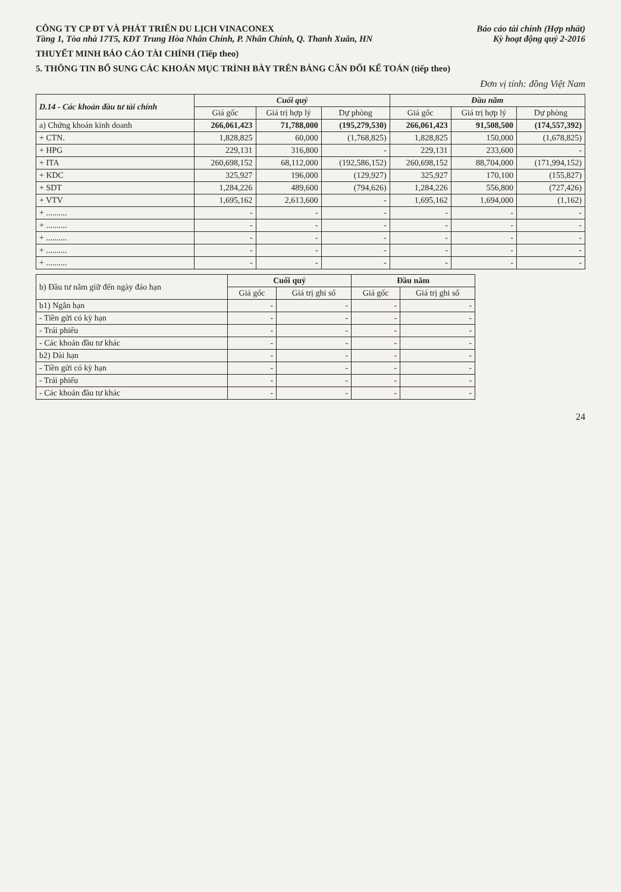CÔNG TY CP ĐT VÀ PHÁT TRIỂN DU LỊCH VINACONEX
Tầng 1, Tòa nhà 17T5, KĐT Trung Hòa Nhân Chính, P. Nhân Chính, Q. Thanh Xuân, HN
Báo cáo tài chính (Hợp nhất)
Kỳ hoạt động quý 2-2016
THUYẾT MINH BÁO CÁO TÀI CHÍNH (Tiếp theo)
5. THÔNG TIN BỔ SUNG CÁC KHOẢN MỤC TRÌNH BÀY TRÊN BẢNG CÂN ĐỐI KẾ TOÁN (tiếp theo)
Đơn vị tính: đồng Việt Nam
| D.14 - Các khoản đầu tư tài chính | Cuối quý | | | Đầu năm | | |
| --- | --- | --- | --- | --- | --- | --- |
| | Giá gốc | Giá trị hợp lý | Dự phòng | Giá gốc | Giá trị hợp lý | Dự phòng |
| a) Chứng khoán kinh doanh | 266,061,423 | 71,788,000 | (195,279,530) | 266,061,423 | 91,508,500 | (174,557,392) |
| + CTN. | 1,828,825 | 60,000 | (1,768,825) | 1,828,825 | 150,000 | (1,678,825) |
| + HPG | 229,131 | 316,800 | - | 229,131 | 233,600 | - |
| + ITA | 260,698,152 | 68,112,000 | (192,586,152) | 260,698,152 | 88,704,000 | (171,994,152) |
| + KDC | 325,927 | 196,000 | (129,927) | 325,927 | 170,100 | (155,827) |
| + SDT | 1,284,226 | 489,600 | (794,626) | 1,284,226 | 556,800 | (727,426) |
| + VTV | 1,695,162 | 2,613,600 | - | 1,695,162 | 1,694,000 | (1,162) |
| + .......... | - | - | - | - | - | - |
| + .......... | - | - | - | - | - | - |
| + .......... | - | - | - | - | - | - |
| + .......... | - | - | - | - | - | - |
| + .......... | - | - | - | - | - | - |
| b) Đầu tư nắm giữ đến ngày đáo hạn | Cuối quý | | Đầu năm | |
| --- | --- | --- | --- | --- |
| | Giá gốc | Giá trị ghi sổ | Giá gốc | Giá trị ghi sổ |
| b1) Ngắn hạn | - | - | - | - |
| - Tiền gửi có kỳ hạn | - | - | - | - |
| - Trái phiếu | - | - | - | - |
| - Các khoản đầu tư khác | - | - | - | - |
| b2) Dài hạn | - | - | - | - |
| - Tiền gửi có kỳ hạn | - | - | - | - |
| - Trái phiếu | - | - | - | - |
| - Các khoản đầu tư khác | - | - | - | - |
24